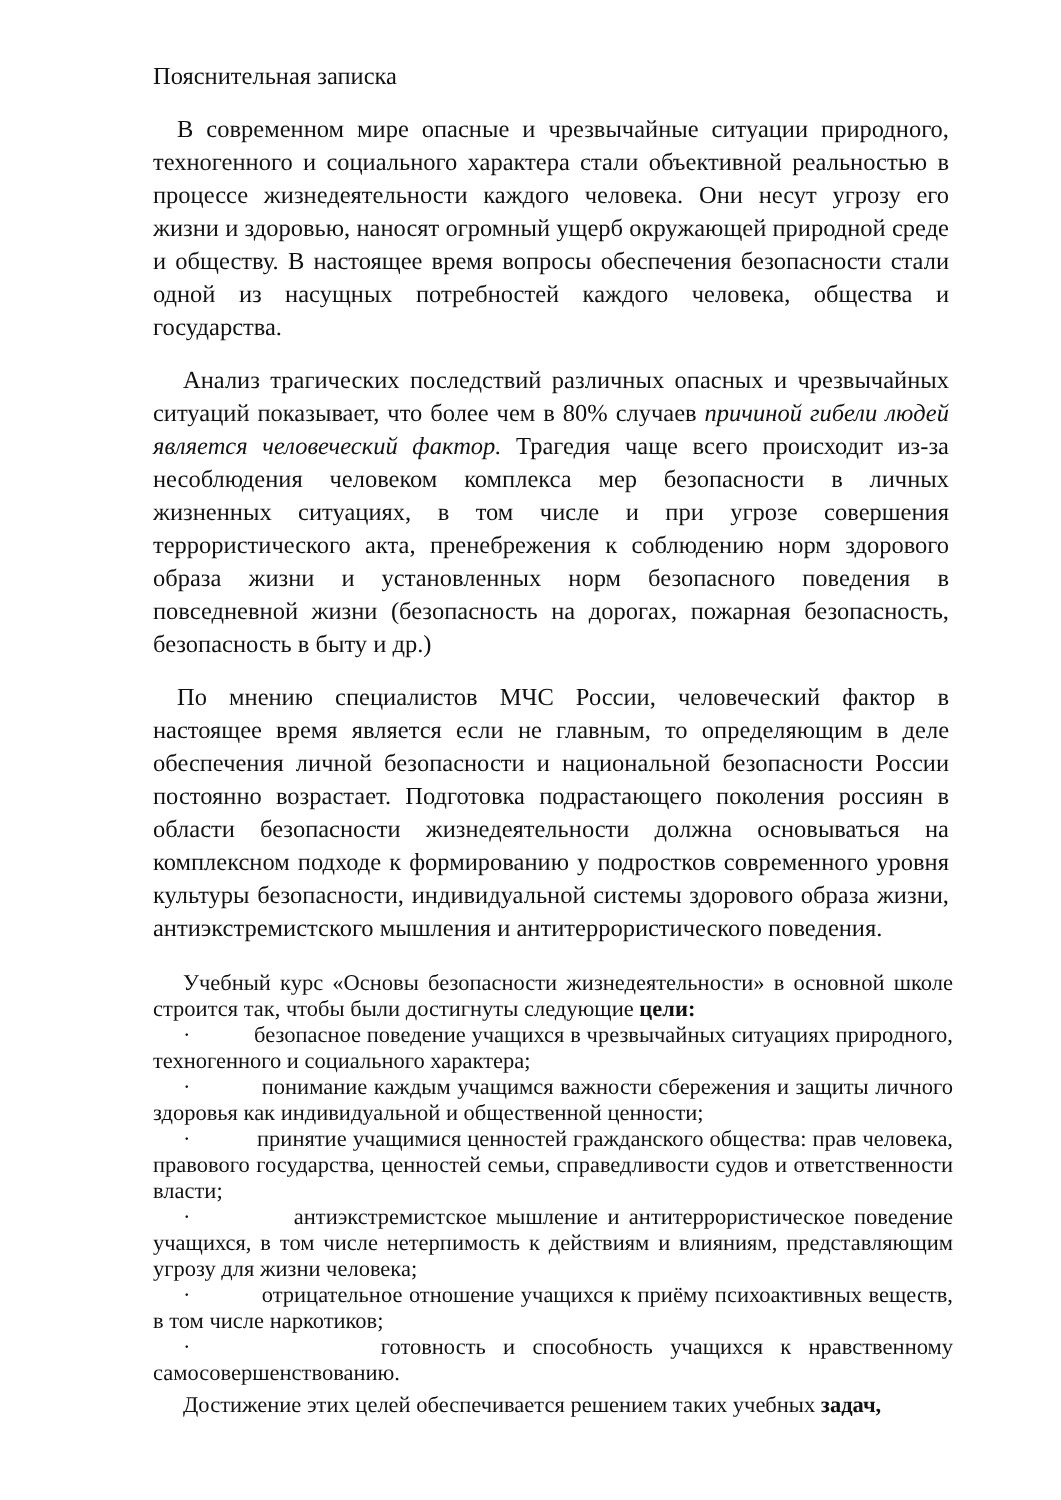Пояснительная записка
В современном мире опасные и чрезвычайные ситуации природного, техногенного и социального характера стали объективной реальностью в процессе жизнедеятельности каждого человека. Они несут угрозу его жизни и здоровью, наносят огромный ущерб окружающей природной среде и обществу. В настоящее время вопросы обеспечения безопасности стали одной из насущных потребностей каждого человека, общества и государства.
Анализ трагических последствий различных опасных и чрезвычайных ситуаций показывает, что более чем в 80% случаев причиной гибели людей является человеческий фактор. Трагедия чаще всего происходит из-за несоблюдения человеком комплекса мер безопасности в личных жизненных ситуациях, в том числе и при угрозе совершения террористического акта, пренебрежения к соблюдению норм здорового образа жизни и установленных норм безопасного поведения в повседневной жизни (безопасность на дорогах, пожарная безопасность, безопасность в быту и др.)
По мнению специалистов МЧС России, человеческий фактор в настоящее время является если не главным, то определяющим в деле обеспечения личной безопасности и национальной безопасности России постоянно возрастает. Подготовка подрастающего поколения россиян в области безопасности жизнедеятельности должна основываться на комплексном подходе к формированию у подростков современного уровня культуры безопасности, индивидуальной системы здорового образа жизни, антиэкстремистского мышления и антитеррористического поведения.
Учебный курс «Основы безопасности жизнедеятельности» в основной школе строится так, чтобы были достигнуты следующие цели:
· безопасное поведение учащихся в чрезвычайных ситуациях природного, техногенного и социального характера;
· понимание каждым учащимся важности сбережения и защиты личного здоровья как индивидуальной и общественной ценности;
· принятие учащимися ценностей гражданского общества: прав человека, правового государства, ценностей семьи, справедливости судов и ответственности власти;
· антиэкстремистское мышление и антитеррористическое поведение учащихся, в том числе нетерпимость к действиям и влияниям, представляющим угрозу для жизни человека;
· отрицательное отношение учащихся к приёму психоактивных веществ, в том числе наркотиков;
· готовность и способность учащихся к нравственному самосовершенствованию.
Достижение этих целей обеспечивается решением таких учебных задач,